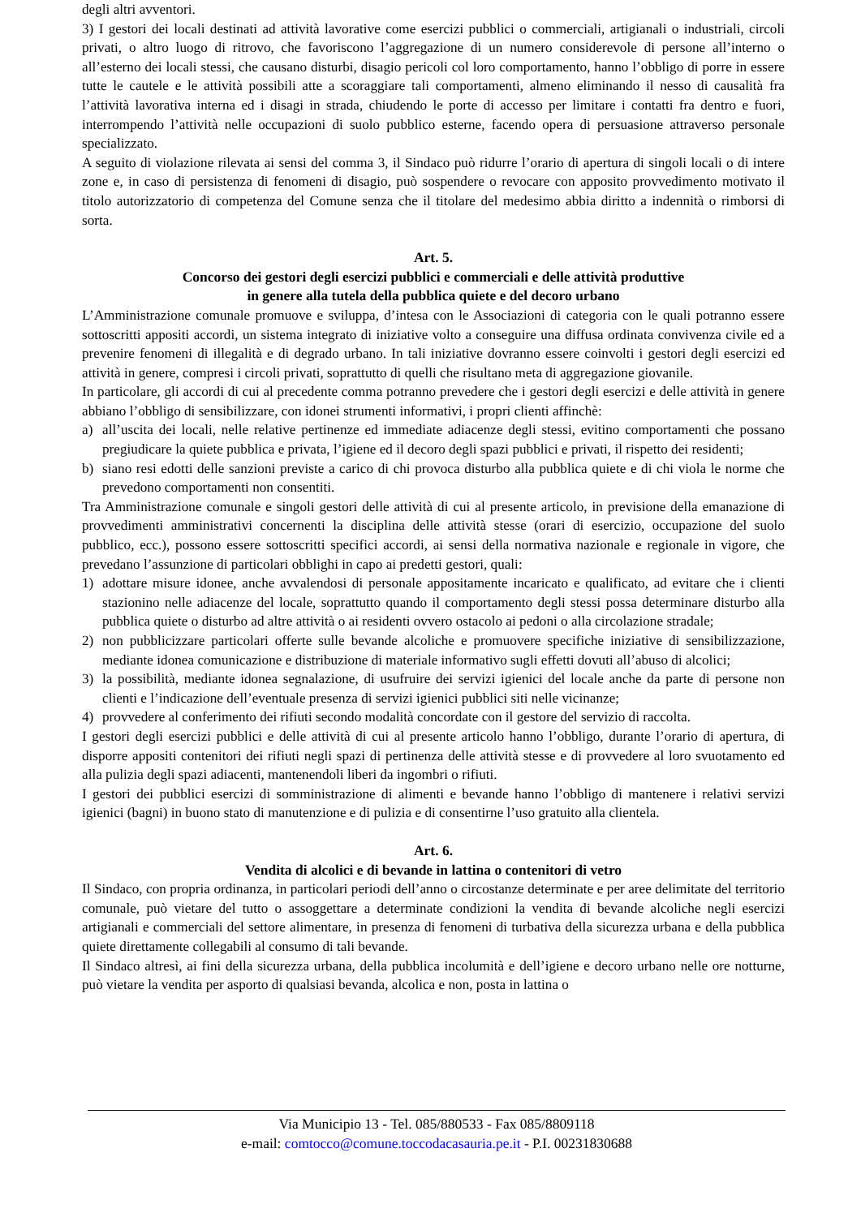degli altri avventori.
3) I gestori dei locali destinati ad attività lavorative come esercizi pubblici o commerciali, artigianali o industriali, circoli privati, o altro luogo di ritrovo, che favoriscono l’aggregazione di un numero considerevole di persone all’interno o all’esterno dei locali stessi, che causano disturbi, disagio pericoli col loro comportamento, hanno l’obbligo di porre in essere tutte le cautele e le attività possibili atte a scoraggiare tali comportamenti, almeno eliminando il nesso di causalità fra l’attività lavorativa interna ed i disagi in strada, chiudendo le porte di accesso per limitare i contatti fra dentro e fuori, interrompendo l’attività nelle occupazioni di suolo pubblico esterne, facendo opera di persuasione attraverso personale specializzato.
A seguito di violazione rilevata ai sensi del comma 3, il Sindaco può ridurre l’orario di apertura di singoli locali o di intere zone e, in caso di persistenza di fenomeni di disagio, può sospendere o revocare con apposito provvedimento motivato il titolo autorizzatorio di competenza del Comune senza che il titolare del medesimo abbia diritto a indennità o rimborsi di sorta.
Art. 5.
Concorso dei gestori degli esercizi pubblici e commerciali e delle attività produttive
in genere alla tutela della pubblica quiete e del decoro urbano
L’Amministrazione comunale promuove e sviluppa, d’intesa con le Associazioni di categoria con le quali potranno essere sottoscritti appositi accordi, un sistema integrato di iniziative volto a conseguire una diffusa ordinata convivenza civile ed a prevenire fenomeni di illegalità e di degrado urbano. In tali iniziative dovranno essere coinvolti i gestori degli esercizi ed attività in genere, compresi i circoli privati, soprattutto di quelli che risultano meta di aggregazione giovanile.
In particolare, gli accordi di cui al precedente comma potranno prevedere che i gestori degli esercizi e delle attività in genere abbiano l’obbligo di sensibilizzare, con idonei strumenti informativi, i propri clienti affinchè:
a) all’uscita dei locali, nelle relative pertinenze ed immediate adiacenze degli stessi, evitino comportamenti che possano pregiudicare la quiete pubblica e privata, l’igiene ed il decoro degli spazi pubblici e privati, il rispetto dei residenti;
b) siano resi edotti delle sanzioni previste a carico di chi provoca disturbo alla pubblica quiete e di chi viola le norme che prevedono comportamenti non consentiti.
Tra Amministrazione comunale e singoli gestori delle attività di cui al presente articolo, in previsione della emanazione di provvedimenti amministrativi concernenti la disciplina delle attività stesse (orari di esercizio, occupazione del suolo pubblico, ecc.), possono essere sottoscritti specifici accordi, ai sensi della normativa nazionale e regionale in vigore, che prevedano l’assunzione di particolari obblighi in capo ai predetti gestori, quali:
1) adottare misure idonee, anche avvalendosi di personale appositamente incaricato e qualificato, ad evitare che i clienti stazionino nelle adiacenze del locale, soprattutto quando il comportamento degli stessi possa determinare disturbo alla pubblica quiete o disturbo ad altre attività o ai residenti ovvero ostacolo ai pedoni o alla circolazione stradale;
2) non pubblicizzare particolari offerte sulle bevande alcoliche e promuovere specifiche iniziative di sensibilizzazione, mediante idonea comunicazione e distribuzione di materiale informativo sugli effetti dovuti all’abuso di alcolici;
3) la possibilità, mediante idonea segnalazione, di usufruire dei servizi igienici del locale anche da parte di persone non clienti e l’indicazione dell’eventuale presenza di servizi igienici pubblici siti nelle vicinanze;
4) provvedere al conferimento dei rifiuti secondo modalità concordate con il gestore del servizio di raccolta.
I gestori degli esercizi pubblici e delle attività di cui al presente articolo hanno l’obbligo, durante l’orario di apertura, di disporre appositi contenitori dei rifiuti negli spazi di pertinenza delle attività stesse e di provvedere al loro svuotamento ed alla pulizia degli spazi adiacenti, mantenendoli liberi da ingombri o rifiuti.
I gestori dei pubblici esercizi di somministrazione di alimenti e bevande hanno l’obbligo di mantenere i relativi servizi igienici (bagni) in buono stato di manutenzione e di pulizia e di consentirne l’uso gratuito alla clientela.
Art. 6.
Vendita di alcolici e di bevande in lattina o contenitori di vetro
Il Sindaco, con propria ordinanza, in particolari periodi dell’anno o circostanze determinate e per aree delimitate del territorio comunale, può vietare del tutto o assoggettare a determinate condizioni la vendita di bevande alcoliche negli esercizi artigianali e commerciali del settore alimentare, in presenza di fenomeni di turbativa della sicurezza urbana e della pubblica quiete direttamente collegabili al consumo di tali bevande.
Il Sindaco altresì, ai fini della sicurezza urbana, della pubblica incolumità e dell’igiene e decoro urbano nelle ore notturne, può vietare la vendita per asporto di qualsiasi bevanda, alcolica e non, posta in lattina o
Via Municipio 13 - Tel. 085/880533 - Fax 085/8809118
e-mail: comtocco@comune.toccodacasauria.pe.it - P.I. 00231830688